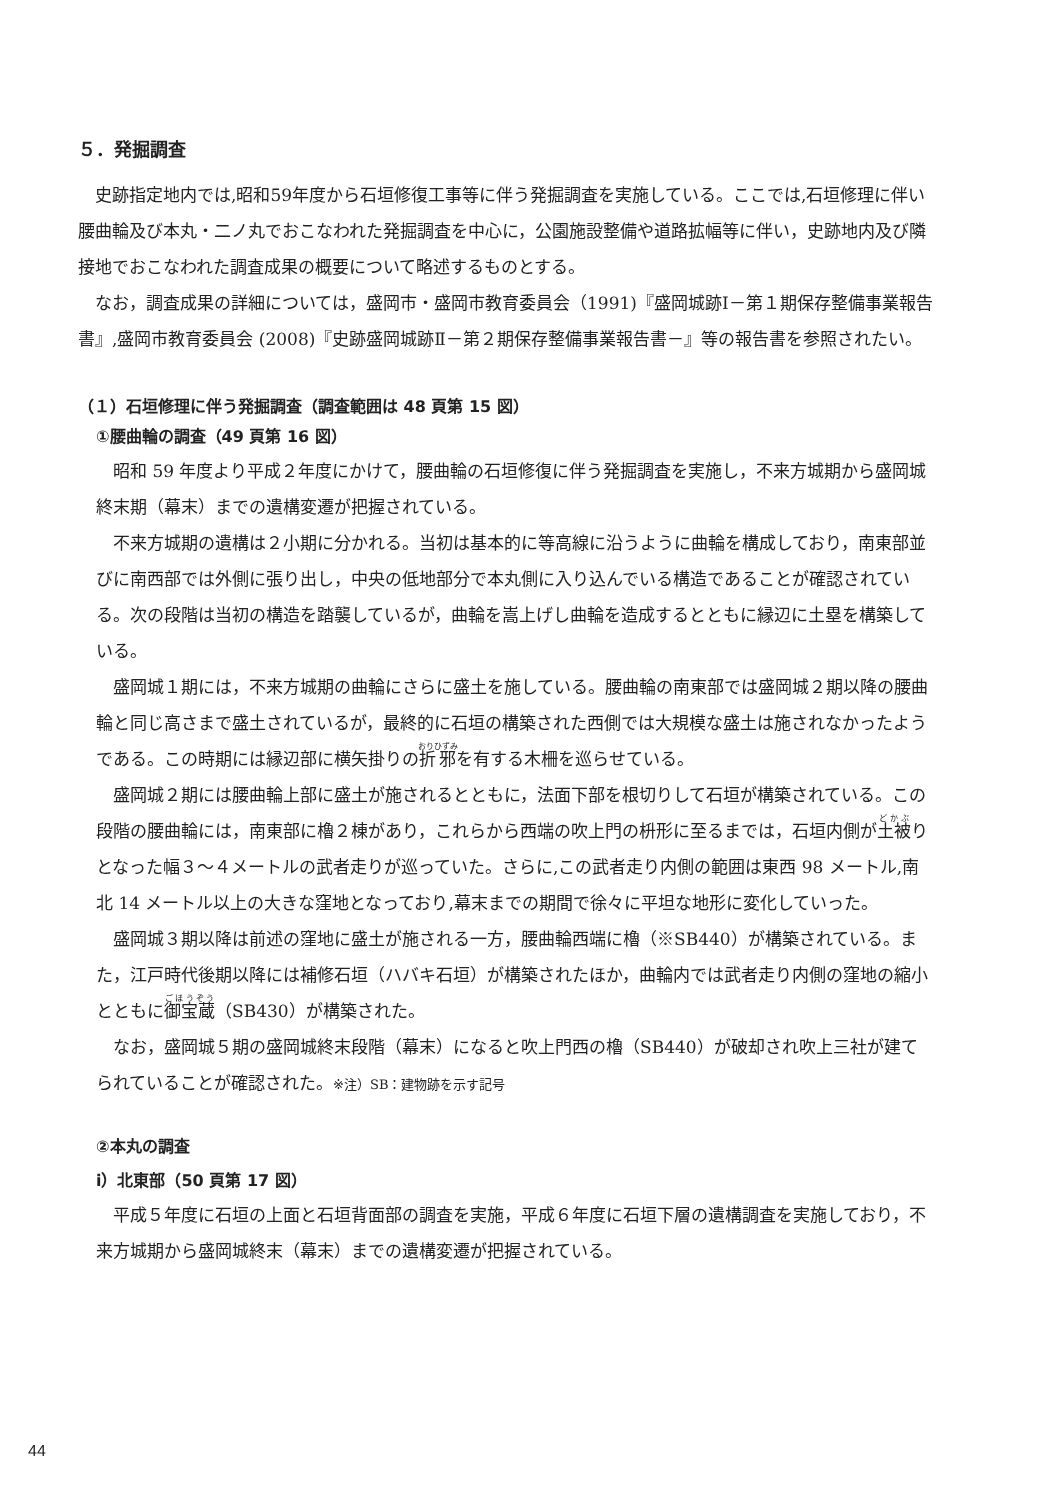５．発掘調査
史跡指定地内では,昭和59年度から石垣修復工事等に伴う発掘調査を実施している。ここでは,石垣修理に伴い腰曲輪及び本丸・二ノ丸でおこなわれた発掘調査を中心に，公園施設整備や道路拡幅等に伴い，史跡地内及び隣接地でおこなわれた調査成果の概要について略述するものとする。
なお，調査成果の詳細については，盛岡市・盛岡市教育委員会（1991)『盛岡城跡Ⅰ－第１期保存整備事業報告書』,盛岡市教育委員会 (2008)『史跡盛岡城跡Ⅱ－第２期保存整備事業報告書－』等の報告書を参照されたい。
（１）石垣修理に伴う発掘調査（調査範囲は 48 頁第 15 図）
①腰曲輪の調査（49 頁第 16 図）
昭和 59 年度より平成２年度にかけて，腰曲輪の石垣修復に伴う発掘調査を実施し，不来方城期から盛岡城終末期（幕末）までの遺構変遷が把握されている。
不来方城期の遺構は２小期に分かれる。当初は基本的に等高線に沿うように曲輪を構成しており，南東部並びに南西部では外側に張り出し，中央の低地部分で本丸側に入り込んでいる構造であることが確認されている。次の段階は当初の構造を踏襲しているが，曲輪を嵩上げし曲輪を造成するとともに縁辺に土塁を構築している。
盛岡城１期には，不来方城期の曲輪にさらに盛土を施している。腰曲輪の南東部では盛岡城２期以降の腰曲輪と同じ高さまで盛土されているが，最終的に石垣の構築された西側では大規模な盛土は施されなかったようである。この時期には縁辺部に横矢掛りの折邪を有する木柵を巡らせている。
盛岡城２期には腰曲輪上部に盛土が施されるとともに，法面下部を根切りして石垣が構築されている。この段階の腰曲輪には，南東部に櫓２棟があり，これらから西端の吹上門の枡形に至るまでは，石垣内側が土被りとなった幅３～４メートルの武者走りが巡っていた。さらに,この武者走り内側の範囲は東西 98 メートル,南北 14 メートル以上の大きな窪地となっており,幕末までの期間で徐々に平坦な地形に変化していった。
盛岡城３期以降は前述の窪地に盛土が施される一方，腰曲輪西端に櫓（※SB440）が構築されている。また，江戸時代後期以降には補修石垣（ハバキ石垣）が構築されたほか，曲輪内では武者走り内側の窪地の縮小とともに御宝蔵（SB430）が構築された。
なお，盛岡城５期の盛岡城終末段階（幕末）になると吹上門西の櫓（SB440）が破却され吹上三社が建てられていることが確認された。※注）SB：建物跡を示す記号
②本丸の調査
ⅰ）北東部（50 頁第 17 図）
平成５年度に石垣の上面と石垣背面部の調査を実施，平成６年度に石垣下層の遺構調査を実施しており，不来方城期から盛岡城終末（幕末）までの遺構変遷が把握されている。
44